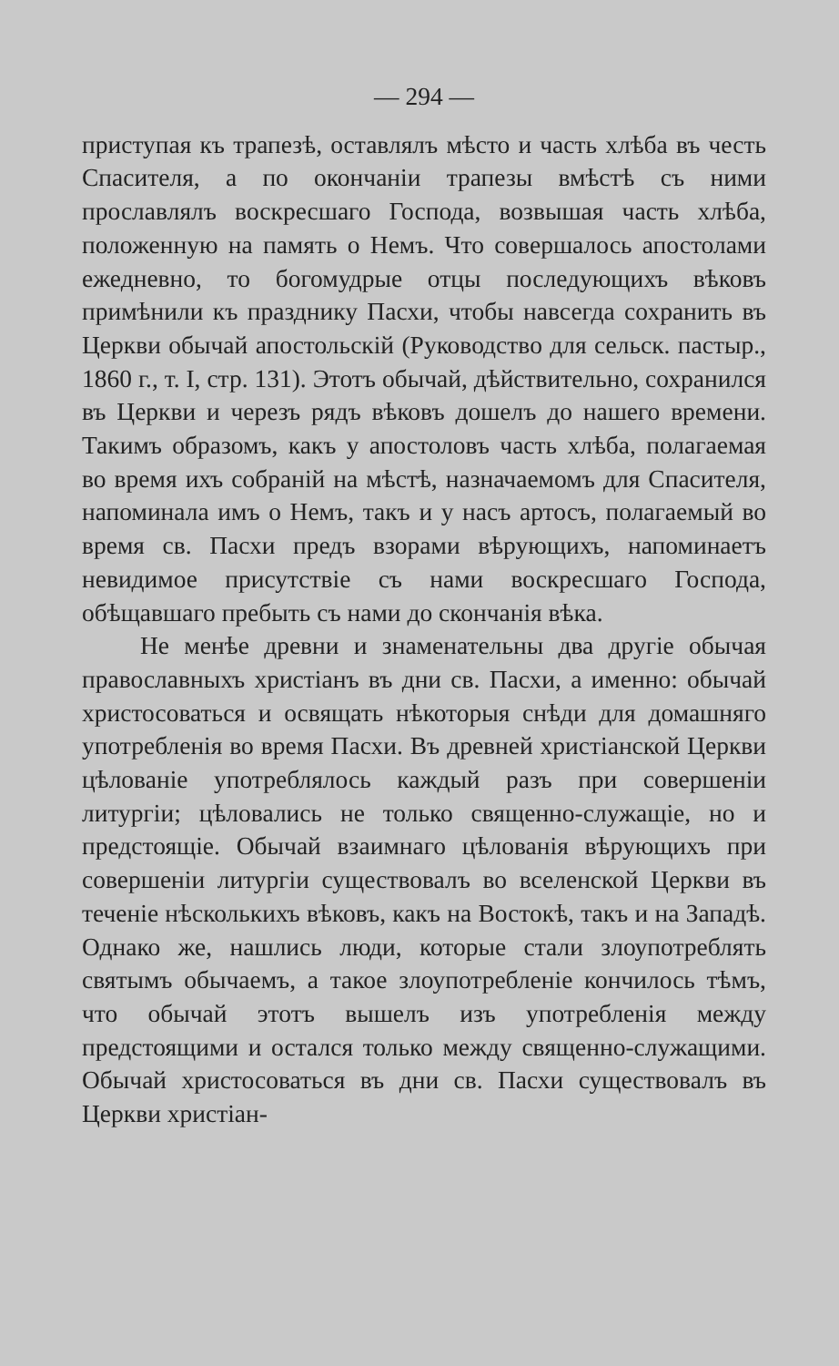— 294 —
приступая къ трапезѣ, оставлялъ мѣсто и часть хлѣба въ честь Спасителя, а по окончаніи трапезы вмѣстѣ съ ними прославлялъ воскресшаго Господа, возвышая часть хлѣба, положенную на память о Немъ. Что совершалось апостолами ежедневно, то богомудрые отцы последующихъ вѣковъ примѣнили къ празднику Пасхи, чтобы навсегда сохранить въ Церкви обычай апостольскій (Руководство для сельск. пастыр., 1860 г., т. I, стр. 131). Этотъ обычай, дѣйствительно, сохранился въ Церкви и черезъ рядъ вѣковъ дошелъ до нашего времени. Такимъ образомъ, какъ у апостоловъ часть хлѣба, полагаемая во время ихъ собраній на мѣстѣ, назначаемомъ для Спасителя, напоминала имъ о Немъ, такъ и у насъ артосъ, полагаемый во время св. Пасхи предъ взорами вѣрующихъ, напоминаетъ невидимое присутствіе съ нами воскресшаго Господа, обѣщавшаго пребыть съ нами до скончанія вѣка.
Не менѣе древни и знаменательны два другіе обычая православныхъ христіанъ въ дни св. Пасхи, а именно: обычай христосоваться и освящать нѣкоторыя снѣди для домашняго употребленія во время Пасхи. Въ древней христіанской Церкви цѣлованіе употреблялось каждый разъ при совершеніи литургіи; цѣловались не только священно-служащіе, но и предстоящіе. Обычай взаимнаго цѣлованія вѣрующихъ при совершеніи литургіи существовалъ во вселенской Церкви въ теченіе нѣсколькихъ вѣковъ, какъ на Востокѣ, такъ и на Западѣ. Однако же, нашлись люди, которые стали злоупотреблять святымъ обычаемъ, а такое злоупотребленіе кончилось тѣмъ, что обычай этотъ вышелъ изъ употребленія между предстоящими и остался только между священно-служащими. Обычай христосоваться въ дни св. Пасхи существовалъ въ Церкви христіан-